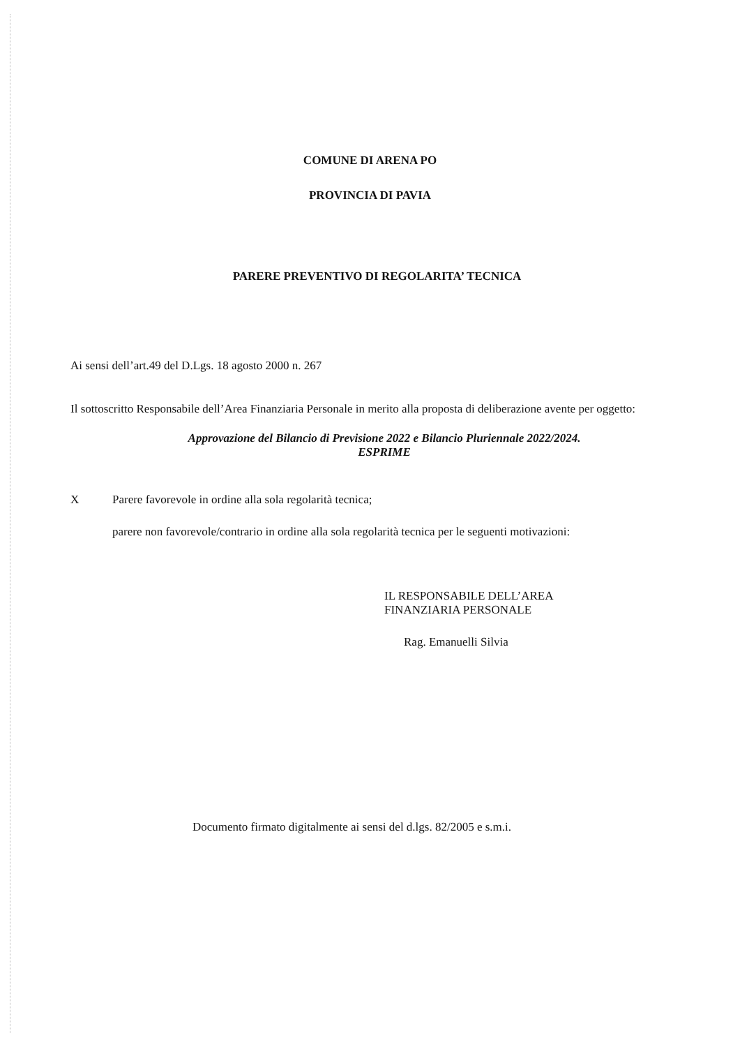COMUNE DI ARENA PO
PROVINCIA DI PAVIA
PARERE PREVENTIVO DI REGOLARITA’ TECNICA
Ai sensi dell’art.49 del D.Lgs. 18 agosto 2000 n. 267
Il sottoscritto Responsabile dell’Area Finanziaria Personale in merito alla proposta di deliberazione avente per oggetto:
Approvazione del Bilancio di Previsione 2022 e Bilancio Pluriennale 2022/2024.
ESPRIME
X Parere favorevole in ordine alla sola regolarità tecnica;
parere non favorevole/contrario in ordine alla sola regolarità tecnica per le seguenti motivazioni:
IL RESPONSABILE DELL’AREA
FINANZIARIA PERSONALE
Rag. Emanuelli Silvia
Documento firmato digitalmente ai sensi del d.lgs. 82/2005 e s.m.i.